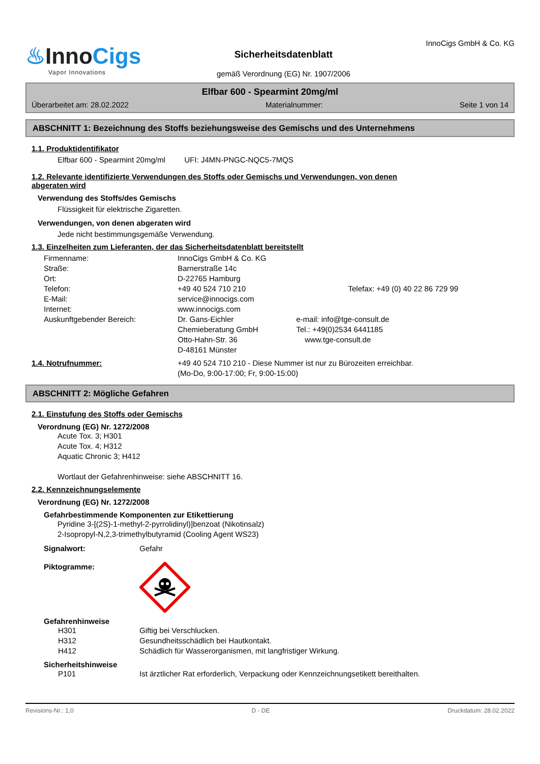♨InnoCigs
Vapor Innovations
Sicherheitsdatenblatt
gemäß Verordnung (EG) Nr. 1907/2006
InnoCigs GmbH & Co. KG
Elfbar 600 - Spearmint 20mg/ml
Überarbeitet am: 28.02.2022 Materialnummer: Seite 1 von 14
ABSCHNITT 1: Bezeichnung des Stoffs beziehungsweise des Gemischs und des Unternehmens
1.1. Produktidentifikator
Elfbar 600 - Spearmint 20mg/ml UFI: J4MN-PNGC-NQC5-7MQS
1.2. Relevante identifizierte Verwendungen des Stoffs oder Gemischs und Verwendungen, von denen
abgeraten wird
Verwendung des Stoffs/des Gemischs
Flüssigkeit für elektrische Zigaretten.
Verwendungen, von denen abgeraten wird
Jede nicht bestimmungsgemäße Verwendung.
1.3. Einzelheiten zum Lieferanten, der das Sicherheitsdatenblatt bereitstellt
Firmenname: InnoCigs GmbH & Co. KG
Straße: Barnerstraße 14c
Ort: D-22765 Hamburg
Telefon: +49 40 524 710 210 Telefax: +49 (0) 40 22 86 729 99
E-Mail: service@innocigs.com
Internet: www.innocigs.com
Auskunftgebender Bereich: Dr. Gans-Eichler
Chemieberatung GmbH
Otto-Hahn-Str. 36
D-48161 Münster
e-mail: info@tge-consult.de
Tel.: +49(0)2534 6441185
www.tge-consult.de
1.4. Notrufnummer: +49 40 524 710 210 - Diese Nummer ist nur zu Bürozeiten erreichbar.
(Mo-Do, 9:00-17:00; Fr, 9:00-15:00)
ABSCHNITT 2: Mögliche Gefahren
2.1. Einstufung des Stoffs oder Gemischs
Verordnung (EG) Nr. 1272/2008
Acute Tox. 3; H301
Acute Tox. 4; H312
Aquatic Chronic 3; H412
Wortlaut der Gefahrenhinweise: siehe ABSCHNITT 16.
2.2. Kennzeichnungselemente
Verordnung (EG) Nr. 1272/2008
Gefahrbestimmende Komponenten zur Etikettierung
Pyridine 3-[(2S)-1-methyl-2-pyrrolidinyl)]benzoat (Nikotinsalz)
2-Isopropyl-N,2,3-trimethylbutyramid (Cooling Agent WS23)
Signalwort: Gefahr
Piktogramme:
Gefahrenhinweise
H301 Giftig bei Verschlucken.
H312 Gesundheitsschädlich bei Hautkontakt.
H412 Schädlich für Wasserorganismen, mit langfristiger Wirkung.
Sicherheitshinweise
P101 Ist ärztlicher Rat erforderlich, Verpackung oder Kennzeichnungsetikett bereithalten.
Revisions-Nr.: 1,0 D - DE Druckdatum: 28.02.2022